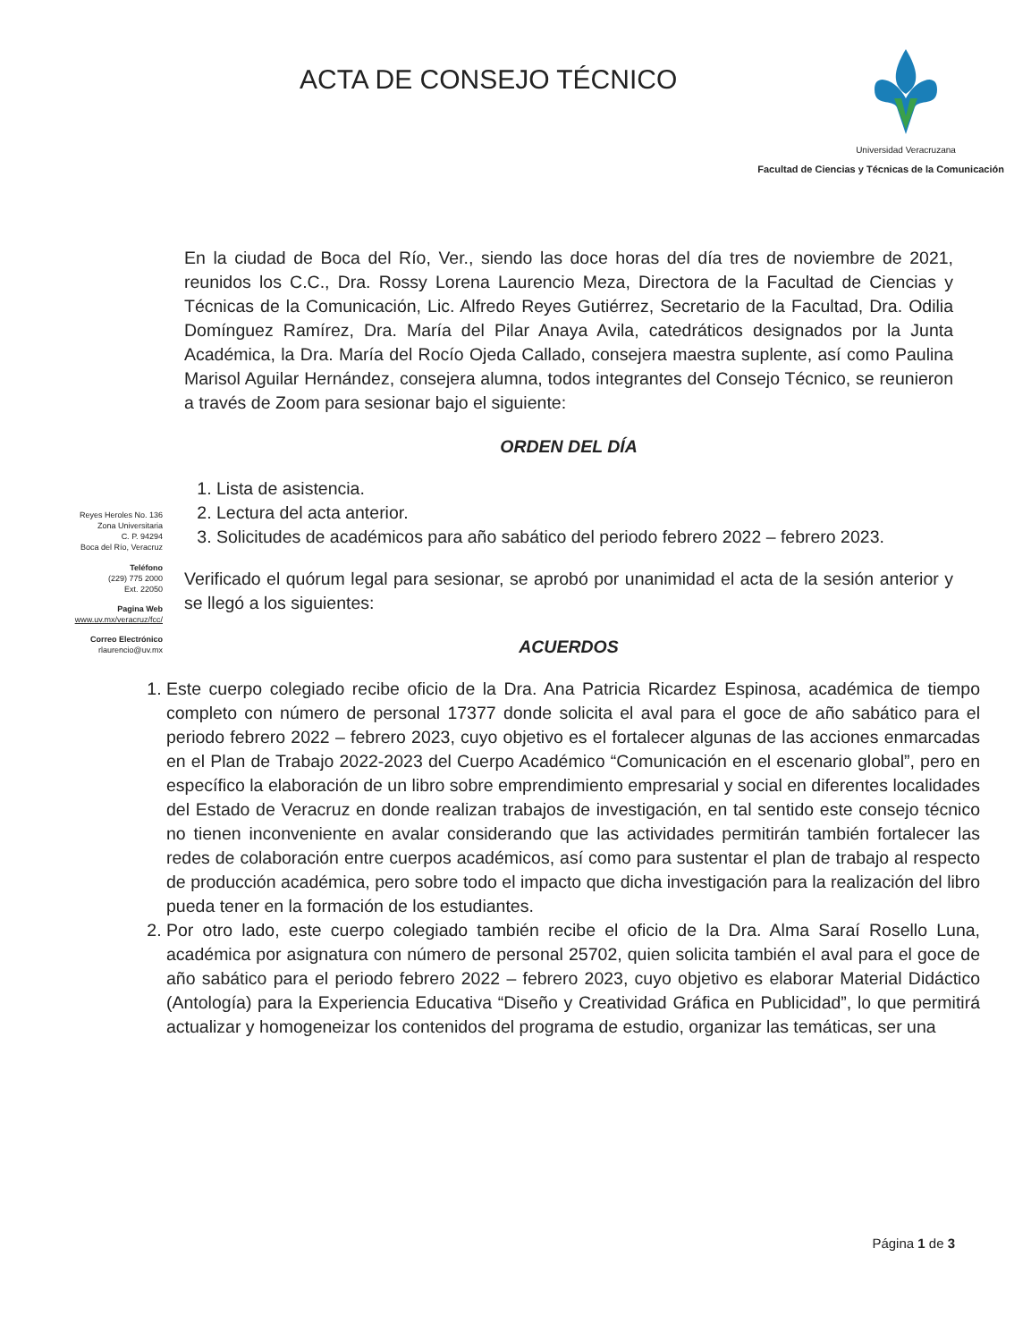ACTA DE CONSEJO TÉCNICO
Universidad Veracruzana
Facultad de Ciencias y Técnicas de la Comunicación
Reyes Heroles No. 136
Zona Universitaria
C. P. 94294
Boca del Río, Veracruz
Teléfono
(229) 775 2000
Ext. 22050
Pagina Web
www.uv.mx/veracruz/fcc/
Correo Electrónico
rlaurencio@uv.mx
En la ciudad de Boca del Río, Ver., siendo las doce horas del día tres de noviembre de 2021, reunidos los C.C., Dra. Rossy Lorena Laurencio Meza, Directora de la Facultad de Ciencias y Técnicas de la Comunicación, Lic. Alfredo Reyes Gutiérrez, Secretario de la Facultad, Dra. Odilia Domínguez Ramírez, Dra. María del Pilar Anaya Avila, catedráticos designados por la Junta Académica, la Dra. María del Rocío Ojeda Callado, consejera maestra suplente, así como Paulina Marisol Aguilar Hernández, consejera alumna, todos integrantes del Consejo Técnico, se reunieron a través de Zoom para sesionar bajo el siguiente:
ORDEN DEL DÍA
1. Lista de asistencia.
2. Lectura del acta anterior.
3. Solicitudes de académicos para año sabático del periodo febrero 2022 – febrero 2023.
Verificado el quórum legal para sesionar, se aprobó por unanimidad el acta de la sesión anterior y se llegó a los siguientes:
ACUERDOS
1. Este cuerpo colegiado recibe oficio de la Dra. Ana Patricia Ricardez Espinosa, académica de tiempo completo con número de personal 17377 donde solicita el aval para el goce de año sabático para el periodo febrero 2022 – febrero 2023, cuyo objetivo es el fortalecer algunas de las acciones enmarcadas en el Plan de Trabajo 2022-2023 del Cuerpo Académico “Comunicación en el escenario global”, pero en específico la elaboración de un libro sobre emprendimiento empresarial y social en diferentes localidades del Estado de Veracruz en donde realizan trabajos de investigación, en tal sentido este consejo técnico no tienen inconveniente en avalar considerando que las actividades permitirán también fortalecer las redes de colaboración entre cuerpos académicos, así como para sustentar el plan de trabajo al respecto de producción académica, pero sobre todo el impacto que dicha investigación para la realización del libro pueda tener en la formación de los estudiantes.
2. Por otro lado, este cuerpo colegiado también recibe el oficio de la Dra. Alma Saraí Rosello Luna, académica por asignatura con número de personal 25702, quien solicita también el aval para el goce de año sabático para el periodo febrero 2022 – febrero 2023, cuyo objetivo es elaborar Material Didáctico (Antología) para la Experiencia Educativa “Diseño y Creatividad Gráfica en Publicidad”, lo que permitirá actualizar y homogeneizar los contenidos del programa de estudio, organizar las temáticas, ser una
Página 1 de 3